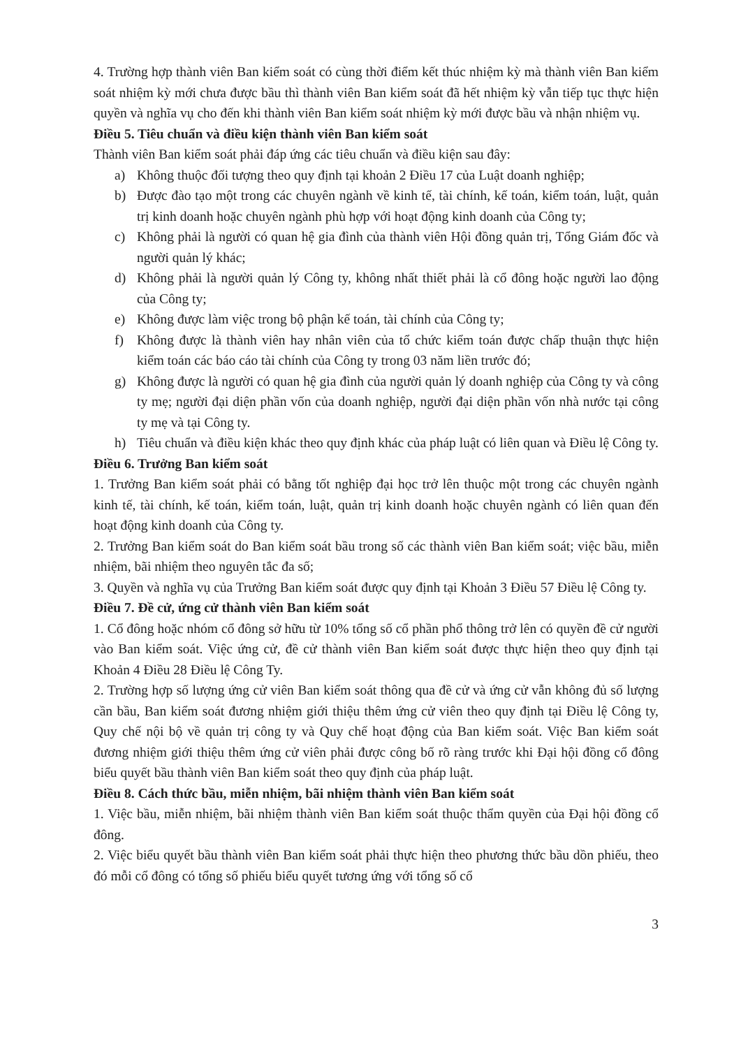4. Trường hợp thành viên Ban kiểm soát có cùng thời điểm kết thúc nhiệm kỳ mà thành viên Ban kiểm soát nhiệm kỳ mới chưa được bầu thì thành viên Ban kiểm soát đã hết nhiệm kỳ vẫn tiếp tục thực hiện quyền và nghĩa vụ cho đến khi thành viên Ban kiểm soát nhiệm kỳ mới được bầu và nhận nhiệm vụ.
Điều 5. Tiêu chuẩn và điều kiện thành viên Ban kiểm soát
Thành viên Ban kiểm soát phải đáp ứng các tiêu chuẩn và điều kiện sau đây:
a) Không thuộc đối tượng theo quy định tại khoản 2 Điều 17 của Luật doanh nghiệp;
b) Được đào tạo một trong các chuyên ngành về kinh tế, tài chính, kế toán, kiểm toán, luật, quản trị kinh doanh hoặc chuyên ngành phù hợp với hoạt động kinh doanh của Công ty;
c) Không phải là người có quan hệ gia đình của thành viên Hội đồng quản trị, Tổng Giám đốc và người quản lý khác;
d) Không phải là người quản lý Công ty, không nhất thiết phải là cổ đông hoặc người lao động của Công ty;
e) Không được làm việc trong bộ phận kế toán, tài chính của Công ty;
f) Không được là thành viên hay nhân viên của tổ chức kiểm toán được chấp thuận thực hiện kiểm toán các báo cáo tài chính của Công ty trong 03 năm liền trước đó;
g) Không được là người có quan hệ gia đình của người quản lý doanh nghiệp của Công ty và công ty mẹ; người đại diện phần vốn của doanh nghiệp, người đại diện phần vốn nhà nước tại công ty mẹ và tại Công ty.
h) Tiêu chuẩn và điều kiện khác theo quy định khác của pháp luật có liên quan và Điều lệ Công ty.
Điều 6. Trưởng Ban kiểm soát
1. Trưởng Ban kiểm soát phải có bằng tốt nghiệp đại học trở lên thuộc một trong các chuyên ngành kinh tế, tài chính, kế toán, kiểm toán, luật, quản trị kinh doanh hoặc chuyên ngành có liên quan đến hoạt động kinh doanh của Công ty.
2. Trưởng Ban kiểm soát do Ban kiểm soát bầu trong số các thành viên Ban kiểm soát; việc bầu, miễn nhiệm, bãi nhiệm theo nguyên tắc đa số;
3. Quyền và nghĩa vụ của Trưởng Ban kiểm soát được quy định tại Khoản 3 Điều 57 Điều lệ Công ty.
Điều 7. Đề cử, ứng cử thành viên Ban kiểm soát
1. Cổ đông hoặc nhóm cổ đông sở hữu từ 10% tổng số cổ phần phổ thông trở lên có quyền đề cử người vào Ban kiểm soát. Việc ứng cử, đề cử thành viên Ban kiểm soát được thực hiện theo quy định tại Khoản 4 Điều 28 Điều lệ Công Ty.
2. Trường hợp số lượng ứng cử viên Ban kiểm soát thông qua đề cử và ứng cử vẫn không đủ số lượng cần bầu, Ban kiểm soát đương nhiệm giới thiệu thêm ứng cử viên theo quy định tại Điều lệ Công ty, Quy chế nội bộ về quản trị công ty và Quy chế hoạt động của Ban kiểm soát. Việc Ban kiểm soát đương nhiệm giới thiệu thêm ứng cử viên phải được công bố rõ ràng trước khi Đại hội đồng cổ đông biểu quyết bầu thành viên Ban kiểm soát theo quy định của pháp luật.
Điều 8. Cách thức bầu, miễn nhiệm, bãi nhiệm thành viên Ban kiểm soát
1. Việc bầu, miễn nhiệm, bãi nhiệm thành viên Ban kiểm soát thuộc thẩm quyền của Đại hội đồng cổ đông.
2. Việc biểu quyết bầu thành viên Ban kiểm soát phải thực hiện theo phương thức bầu dồn phiếu, theo đó mỗi cổ đông có tổng số phiếu biểu quyết tương ứng với tổng số cổ
3